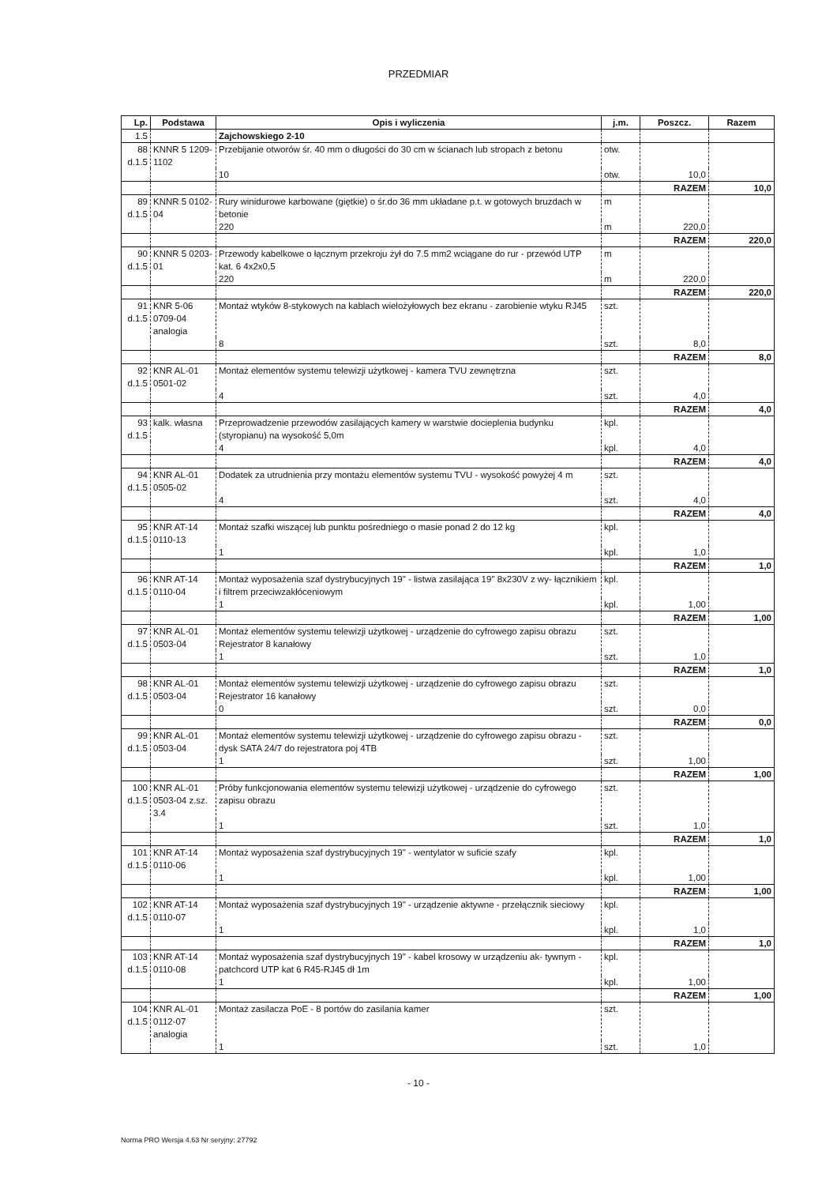PRZEDMIAR
| Lp. | Podstawa | Opis i wyliczenia | j.m. | Poszcz. | Razem |
| --- | --- | --- | --- | --- | --- |
| 1.5 | | Zajchowskiego 2-10 | | | |
| 88 d.1.5 | KNNR 5 1209-1102 | Przebijanie otworów śr. 40 mm o długości do 30 cm w ścianach lub stropach z betonu | otw. | | |
| | | 10 | otw. | 10,0 | |
| | | | | RAZEM | 10,0 |
| 89 d.1.5 | KNNR 5 0102-04 | Rury winidurowe karbowane (giętkie) o śr.do 36 mm układane p.t. w gotowych bruzdach w betonie | m | | |
| | | 220 | m | 220,0 | |
| | | | | RAZEM | 220,0 |
| 90 d.1.5 | KNNR 5 0203-01 | Przewody kabelkowe o łącznym przekroju żył do 7.5 mm2 wciągane do rur - przewód UTP kat. 6 4x2x0,5 | m | | |
| | | 220 | m | 220,0 | |
| | | | | RAZEM | 220,0 |
| 91 d.1.5 | KNR 5-06 0709-04 analogia | Montaż wtyków 8-stykowych na kablach wielożyłowych bez ekranu - zarobienie wtyku RJ45 | szt. | | |
| | | 8 | szt. | 8,0 | |
| | | | | RAZEM | 8,0 |
| 92 d.1.5 | KNR AL-01 0501-02 | Montaż elementów systemu telewizji użytkowej - kamera TVU zewnętrzna | szt. | | |
| | | 4 | szt. | 4,0 | |
| | | | | RAZEM | 4,0 |
| 93 d.1.5 | kalk. własna | Przeprowadzenie przewodów zasilających kamery w warstwie docieplenia budynku (styropianu) na wysokość 5,0m | kpl. | | |
| | | 4 | kpl. | 4,0 | |
| | | | | RAZEM | 4,0 |
| 94 d.1.5 | KNR AL-01 0505-02 | Dodatek za utrudnienia przy montażu elementów systemu TVU - wysokość powyżej 4 m | szt. | | |
| | | 4 | szt. | 4,0 | |
| | | | | RAZEM | 4,0 |
| 95 d.1.5 | KNR AT-14 0110-13 | Montaż szafki wiszącej lub punktu pośredniego o masie ponad 2 do 12 kg | kpl. | | |
| | | 1 | kpl. | 1,0 | |
| | | | | RAZEM | 1,0 |
| 96 d.1.5 | KNR AT-14 0110-04 | Montaż wyposażenia szaf dystrybucyjnych 19" - listwa zasilająca 19" 8x230V z wy- łącznikiem i filtrem przeciwzakłóceniowym | kpl. | | |
| | | 1 | kpl. | 1,00 | |
| | | | | RAZEM | 1,00 |
| 97 d.1.5 | KNR AL-01 0503-04 | Montaż elementów systemu telewizji użytkowej - urządzenie do cyfrowego zapisu obrazu Rejestrator 8 kanałowy | szt. | | |
| | | 1 | szt. | 1,0 | |
| | | | | RAZEM | 1,0 |
| 98 d.1.5 | KNR AL-01 0503-04 | Montaż elementów systemu telewizji użytkowej - urządzenie do cyfrowego zapisu obrazu Rejestrator 16 kanałowy | szt. | | |
| | | 0 | szt. | 0,0 | |
| | | | | RAZEM | 0,0 |
| 99 d.1.5 | KNR AL-01 0503-04 | Montaż elementów systemu telewizji użytkowej - urządzenie do cyfrowego zapisu obrazu - dysk SATA 24/7 do rejestratora poj 4TB | szt. | | |
| | | 1 | szt. | 1,00 | |
| | | | | RAZEM | 1,00 |
| 100 d.1.5 | KNR AL-01 0503-04 z.sz. 3.4 | Próby funkcjonowania elementów systemu telewizji użytkowej - urządzenie do cyfrowego zapisu obrazu | szt. | | |
| | | 1 | szt. | 1,0 | |
| | | | | RAZEM | 1,0 |
| 101 d.1.5 | KNR AT-14 0110-06 | Montaż wyposażenia szaf dystrybucyjnych 19" - wentylator w suficie szafy | kpl. | | |
| | | 1 | kpl. | 1,00 | |
| | | | | RAZEM | 1,00 |
| 102 d.1.5 | KNR AT-14 0110-07 | Montaż wyposażenia szaf dystrybucyjnych 19" - urządzenie aktywne - przełącznik sieciowy | kpl. | | |
| | | 1 | kpl. | 1,0 | |
| | | | | RAZEM | 1,0 |
| 103 d.1.5 | KNR AT-14 0110-08 | Montaż wyposażenia szaf dystrybucyjnych 19" - kabel krosowy w urządzeniu ak- tywnym - patchcord UTP kat 6 R45-RJ45 dł 1m | kpl. | | |
| | | 1 | kpl. | 1,00 | |
| | | | | RAZEM | 1,00 |
| 104 d.1.5 | KNR AL-01 0112-07 analogia | Montaż zasilacza PoE - 8 portów do zasilania kamer | szt. | | |
| | | 1 | szt. | 1,0 | |
- 10 -
Norma PRO Wersja 4.63 Nr seryjny: 27792